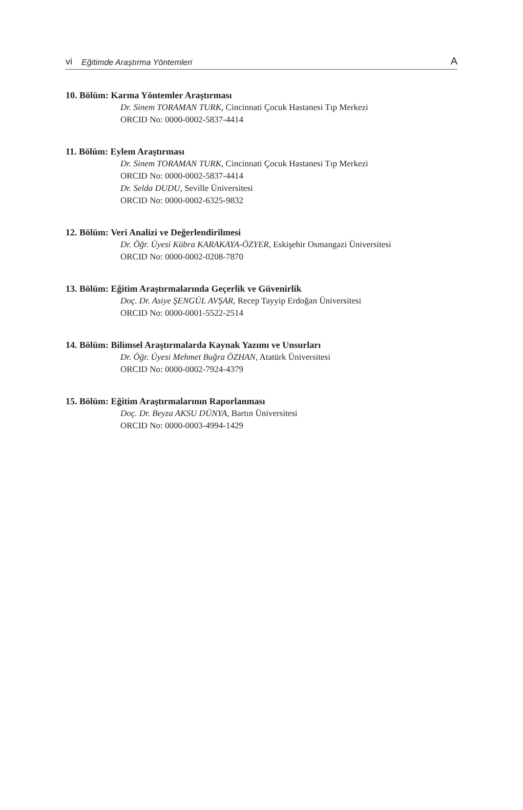vi Eğitimde Araştırma Yöntemleri A
10. Bölüm: Karma Yöntemler Araştırması
Dr. Sinem TORAMAN TURK, Cincinnati Çocuk Hastanesi Tıp Merkezi
ORCID No: 0000-0002-5837-4414
11. Bölüm: Eylem Araştırması
Dr. Sinem TORAMAN TURK, Cincinnati Çocuk Hastanesi Tıp Merkezi
ORCID No: 0000-0002-5837-4414
Dr. Selda DUDU, Seville Üniversitesi
ORCID No: 0000-0002-6325-9832
12. Bölüm: Veri Analizi ve Değerlendirilmesi
Dr. Öğr. Üyesi Kübra KARAKAYA-ÖZYER, Eskişehir Osmangazi Üniversitesi
ORCID No: 0000-0002-0208-7870
13. Bölüm: Eğitim Araştırmalarında Geçerlik ve Güvenirlik
Doç. Dr. Asiye ŞENGÜL AVŞAR, Recep Tayyip Erdoğan Üniversitesi
ORCID No: 0000-0001-5522-2514
14. Bölüm: Bilimsel Araştırmalarda Kaynak Yazımı ve Unsurları
Dr. Öğr. Üyesi Mehmet Buğra ÖZHAN, Atatürk Üniversitesi
ORCID No: 0000-0002-7924-4379
15. Bölüm: Eğitim Araştırmalarının Raporlanması
Doç. Dr. Beyza AKSU DÜNYA, Bartın Üniversitesi
ORCID No: 0000-0003-4994-1429